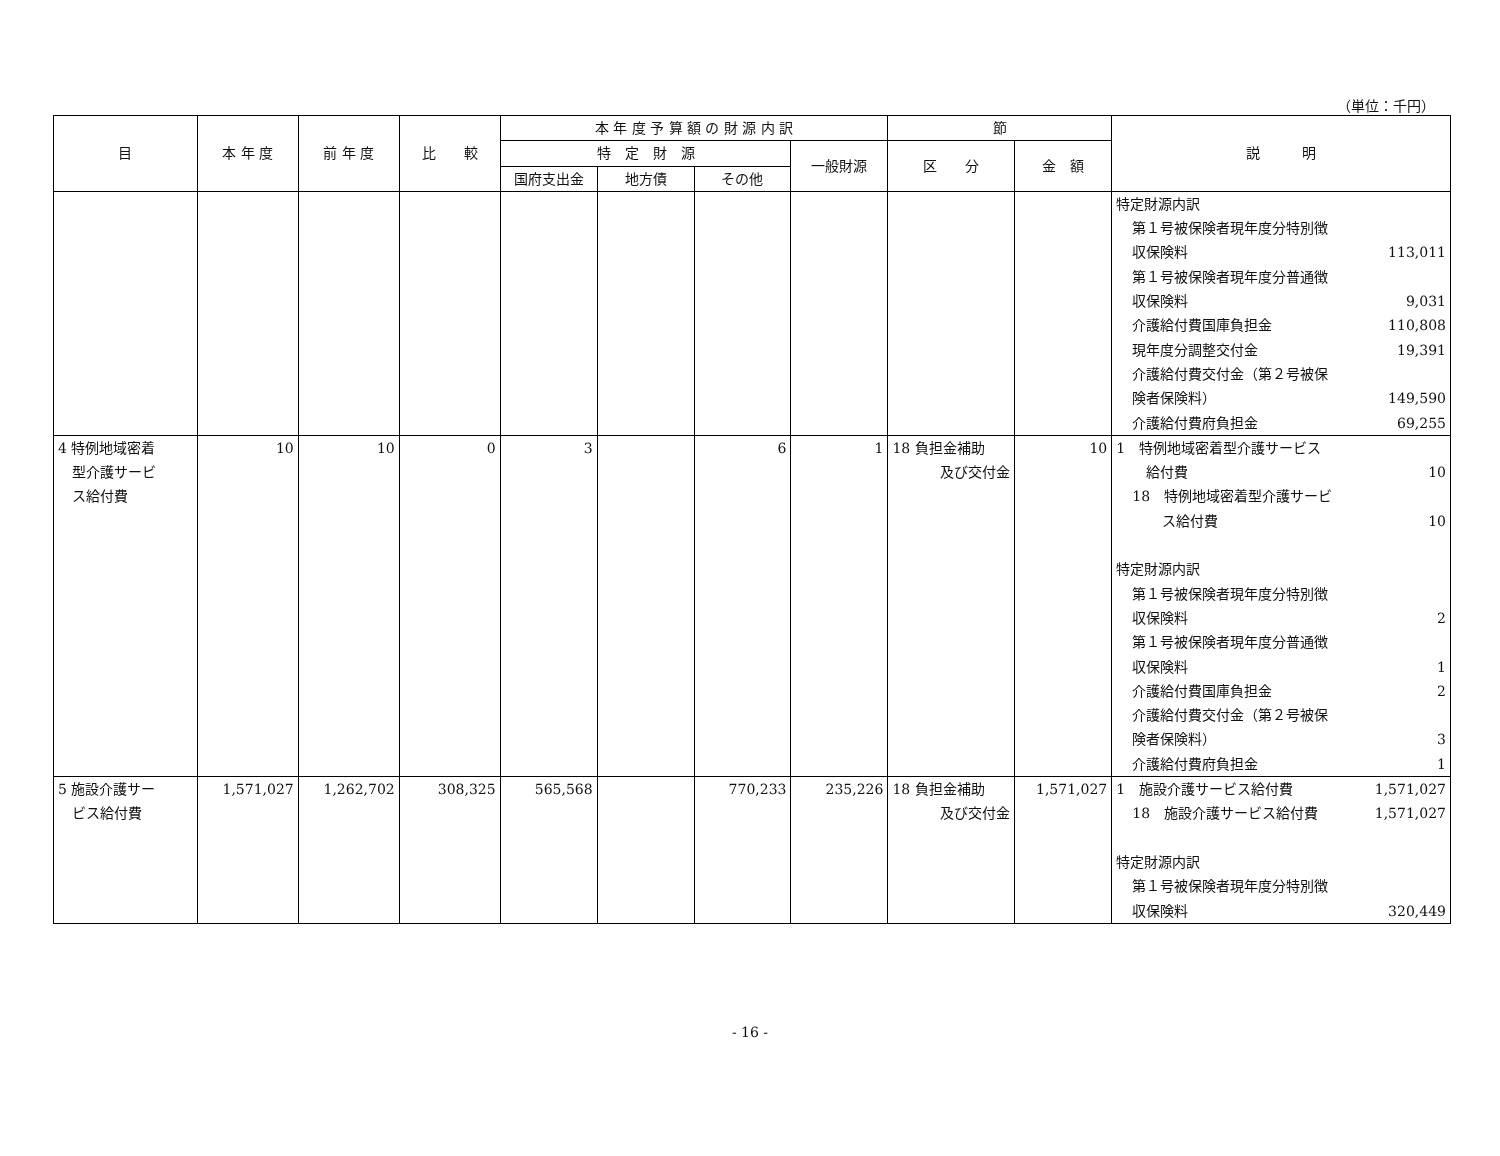（単位：千円）
| 目 | 本 年 度 | 前 年 度 | 比 較 | 本 年 度 予 算 額 の 財 源 内 訳 | | | | 節 | | 説 明 |
| --- | --- | --- | --- | --- | --- | --- | --- | --- | --- | --- |
| | | | | 特 定 財 源 | | | 一般財源 | 区 分 | 金 額 | |
| | | | | 国府支出金 | 地方債 | その他 | | | | |
| | | | | | | | | | | 特定財源内訳 第１号被保険者現年度分特別徴 収保険料 113,011 第１号被保険者現年度分普通徴 収保険料 9,031 介護給付費国庫負担金 110,808 現年度分調整交付金 19,391 介護給付費交付金（第２号被保 険者保険料） 149,590 介護給付費府負担金 69,255 |
| 4 特例地域密着 型介護サービ ス給付費 | 10 | 10 | 0 | 3 | | 6 | 1 | 18 負担金補助 及び交付金 | 10 | 1 特例地域密着型介護サービス 給付費 10 18 特例地域密着型介護サービ ス給付費 10 特定財源内訳 第１号被保険者現年度分特別徴 収保険料 2 第１号被保険者現年度分普通徴 収保険料 1 介護給付費国庫負担金 2 介護給付費交付金（第２号被保 険者保険料） 3 介護給付費府負担金 1 |
| 5 施設介護サー ビス給付費 | 1,571,027 | 1,262,702 | 308,325 | 565,568 | | 770,233 | 235,226 | 18 負担金補助 及び交付金 | 1,571,027 | 1 施設介護サービス給付費 1,571,027 18 施設介護サービス給付費 1,571,027 特定財源内訳 第１号被保険者現年度分特別徴 収保険料 320,449 |
- 16 -